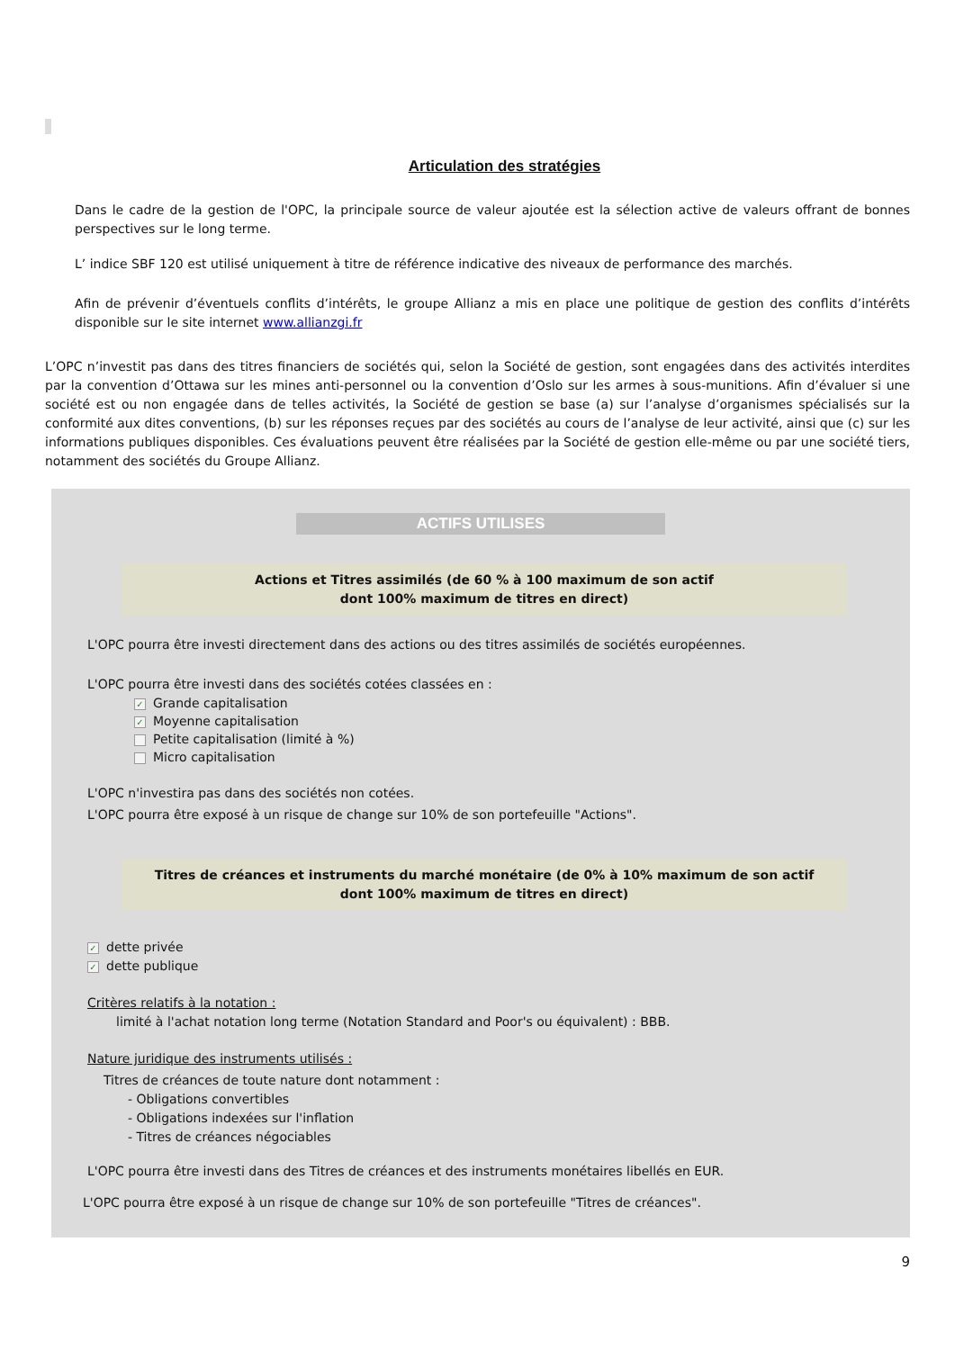Articulation des stratégies
Dans le cadre de la gestion de l'OPC, la principale source de valeur ajoutée est la sélection active de valeurs offrant de bonnes perspectives sur le long terme.
L’ indice SBF 120 est utilisé uniquement à titre de référence indicative des niveaux de performance des marchés.
Afin de prévenir d’éventuels conflits d’intérêts, le groupe Allianz a mis en place une politique de gestion des conflits d’intérêts disponible sur le site internet www.allianzgi.fr
L’OPC n’investit pas dans des titres financiers de sociétés qui, selon la Société de gestion, sont engagées dans des activités interdites par la convention d’Ottawa sur les mines anti-personnel ou la convention d’Oslo sur les armes à sous-munitions. Afin d’évaluer si une société est ou non engagée dans de telles activités, la Société de gestion se base (a) sur l’analyse d’organismes spécialisés sur la conformité aux dites conventions, (b) sur les réponses reçues par des sociétés au cours de l’analyse de leur activité, ainsi que (c) sur les informations publiques disponibles. Ces évaluations peuvent être réalisées par la Société de gestion elle-même ou par une société tiers, notamment des sociétés du Groupe Allianz.
ACTIFS UTILISES
Actions et Titres assimilés (de 60 % à 100 maximum de son actif
dont 100% maximum de titres en direct)
L'OPC pourra être investi directement dans des actions ou des titres assimilés de sociétés européennes.
L'OPC pourra être investi dans des sociétés cotées classées en :
✓ Grande capitalisation
✓ Moyenne capitalisation
Petite capitalisation (limité à %)
Micro capitalisation
L'OPC n'investira pas dans des sociétés non cotées.
L'OPC pourra être exposé à un risque de change sur 10% de son portefeuille "Actions".
Titres de créances et instruments du marché monétaire (de 0% à 10% maximum de son actif
dont 100% maximum de titres en direct)
✓ dette privée
✓ dette publique
Critères relatifs à la notation :
limité à l'achat notation long terme (Notation Standard and Poor's ou équivalent) : BBB.
Nature juridique des instruments utilisés :
Titres de créances de toute nature dont notamment :
- Obligations convertibles
- Obligations indexées sur l'inflation
- Titres de créances négociables
L'OPC pourra être investi dans des Titres de créances et des instruments monétaires libellés en EUR.
L'OPC pourra être exposé à un risque de change sur 10% de son portefeuille "Titres de créances".
9